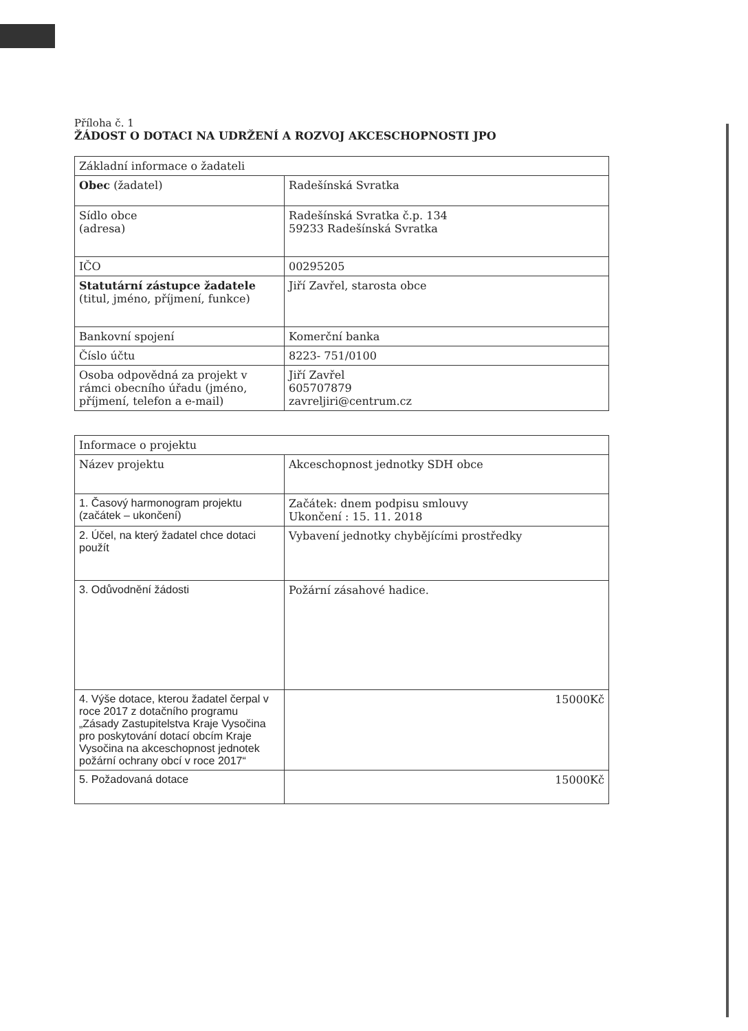Příloha č. 1
ŽÁDOST O DOTACI NA UDRŽENÍ A ROZVOJ AKCESCHOPNOSTI JPO
| Základní informace o žadateli | |
| Obec (žadatel) | Radešínská Svratka |
| Sídlo obce (adresa) | Radešínská Svratka č.p. 134 59233 Radešínská Svratka |
| IČO | 00295205 |
| Statutární zástupce žadatele (titul, jméno, příjmení, funkce) | Jiří Zavřel, starosta obce |
| Bankovní spojení | Komerční banka |
| Číslo účtu | 8223- 751/0100 |
| Osoba odpovědná za projekt v rámci obecního úřadu (jméno, příjmení, telefon a e-mail) | Jiří Zavřel 605707879 zavreljiri@centrum.cz |
| Informace o projektu | |
| Název projektu | Akceschopnost jednotky SDH obce |
| 1. Časový harmonogram projektu (začátek – ukončení) | Začátek: dnem podpisu smlouvy Ukončení : 15. 11. 2018 |
| 2. Účel, na který žadatel chce dotaci použít | Vybavení jednotky chybějícími prostředky |
| 3. Odůvodnění žádosti | Požární zásahové hadice. |
| 4. Výše dotace, kterou žadatel čerpal v roce 2017 z dotačního programu „Zásady Zastupitelstva Kraje Vysočina pro poskytování dotací obcím Kraje Vysočina na akceschopnost jednotek požární ochrany obcí v roce 2017“ | 15000Kč |
| 5. Požadovaná dotace | 15000Kč |